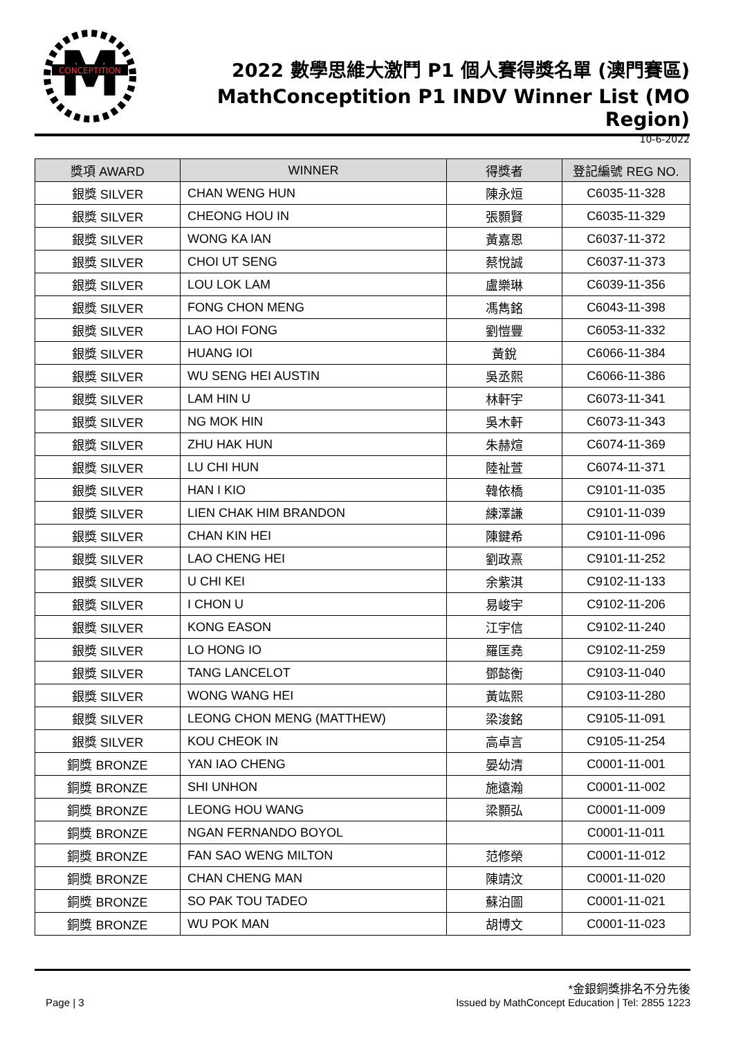M
CONCEPTITION
2022 數學思維大激鬥 P1 個人賽得獎名單 (澳門賽區)
MathConceptition P1 INDV Winner List (MO Region)
10-6-2022
| 獎項 AWARD | WINNER | 得獎者 | 登記編號 REG NO. |
| --- | --- | --- | --- |
| 銀獎 SILVER | CHAN WENG HUN | 陳永烜 | C6035-11-328 |
| 銀獎 SILVER | CHEONG HOU IN | 張顥賢 | C6035-11-329 |
| 銀獎 SILVER | WONG KA IAN | 黃嘉恩 | C6037-11-372 |
| 銀獎 SILVER | CHOI UT SENG | 蔡悅誠 | C6037-11-373 |
| 銀獎 SILVER | LOU LOK LAM | 盧樂琳 | C6039-11-356 |
| 銀獎 SILVER | FONG CHON MENG | 馮雋銘 | C6043-11-398 |
| 銀獎 SILVER | LAO HOI FONG | 劉愷豐 | C6053-11-332 |
| 銀獎 SILVER | HUANG IOI | 黃銳 | C6066-11-384 |
| 銀獎 SILVER | WU SENG HEI AUSTIN | 吳丞熙 | C6066-11-386 |
| 銀獎 SILVER | LAM HIN U | 林軒宇 | C6073-11-341 |
| 銀獎 SILVER | NG MOK HIN | 吳木軒 | C6073-11-343 |
| 銀獎 SILVER | ZHU HAK HUN | 朱赫煊 | C6074-11-369 |
| 銀獎 SILVER | LU CHI HUN | 陸祉萱 | C6074-11-371 |
| 銀獎 SILVER | HAN I KIO | 韓依橋 | C9101-11-035 |
| 銀獎 SILVER | LIEN CHAK HIM BRANDON | 練澤謙 | C9101-11-039 |
| 銀獎 SILVER | CHAN KIN HEI | 陳鍵希 | C9101-11-096 |
| 銀獎 SILVER | LAO CHENG HEI | 劉政熹 | C9101-11-252 |
| 銀獎 SILVER | U CHI KEI | 余紫淇 | C9102-11-133 |
| 銀獎 SILVER | I CHON U | 易峻宇 | C9102-11-206 |
| 銀獎 SILVER | KONG EASON | 江宇信 | C9102-11-240 |
| 銀獎 SILVER | LO HONG IO | 羅匡堯 | C9102-11-259 |
| 銀獎 SILVER | TANG LANCELOT | 鄧懿衡 | C9103-11-040 |
| 銀獎 SILVER | WONG WANG HEI | 黃竑熙 | C9103-11-280 |
| 銀獎 SILVER | LEONG CHON MENG (MATTHEW) | 梁浚銘 | C9105-11-091 |
| 銀獎 SILVER | KOU CHEOK IN | 高卓言 | C9105-11-254 |
| 銅獎 BRONZE | YAN IAO CHENG | 晏幼清 | C0001-11-001 |
| 銅獎 BRONZE | SHI UNHON | 施遠瀚 | C0001-11-002 |
| 銅獎 BRONZE | LEONG HOU WANG | 梁顥弘 | C0001-11-009 |
| 銅獎 BRONZE | NGAN FERNANDO BOYOL | | C0001-11-011 |
| 銅獎 BRONZE | FAN SAO WENG MILTON | 范修榮 | C0001-11-012 |
| 銅獎 BRONZE | CHAN CHENG MAN | 陳靖汶 | C0001-11-020 |
| 銅獎 BRONZE | SO PAK TOU TADEO | 蘇泊圖 | C0001-11-021 |
| 銅獎 BRONZE | WU POK MAN | 胡博文 | C0001-11-023 |
*金銀銅獎排名不分先後
Page | 3 Issued by MathConcept Education | Tel: 2855 1223